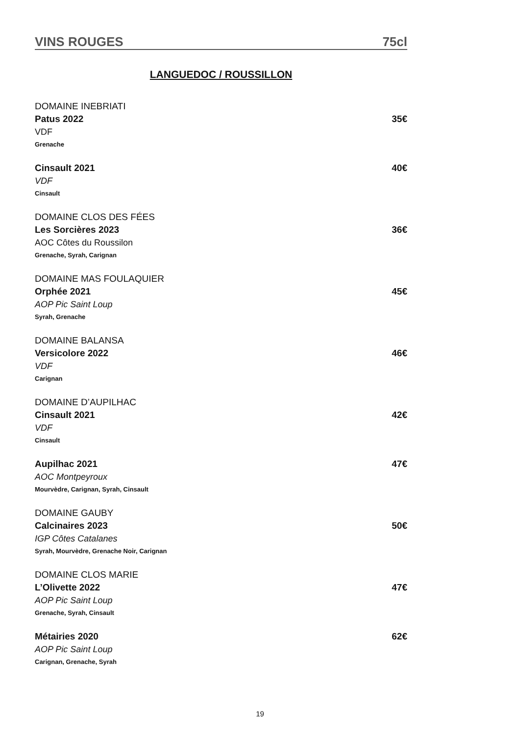VINS ROUGES 75cl
LANGUEDOC / ROUSSILLON
DOMAINE INEBRIATI
Patus 2022 35€
VDF
Grenache
Cinsault 2021 40€
VDF
Cinsault
DOMAINE CLOS DES FÉES
Les Sorcières 2023 36€
AOC Côtes du Roussilon
Grenache, Syrah, Carignan
DOMAINE MAS FOULAQUIER
Orphée 2021 45€
AOP Pic Saint Loup
Syrah, Grenache
DOMAINE BALANSA
Versicolore 2022 46€
VDF
Carignan
DOMAINE D’AUPILHAC
Cinsault 2021 42€
VDF
Cinsault
Aupilhac 2021 47€
AOC Montpeyroux
Mourvèdre, Carignan, Syrah, Cinsault
DOMAINE GAUBY
Calcinaires 2023 50€
IGP Côtes Catalanes
Syrah, Mourvèdre, Grenache Noir, Carignan
DOMAINE CLOS MARIE
L’Olivette 2022 47€
AOP Pic Saint Loup
Grenache, Syrah, Cinsault
Métairies 2020 62€
AOP Pic Saint Loup
Carignan, Grenache, Syrah
19